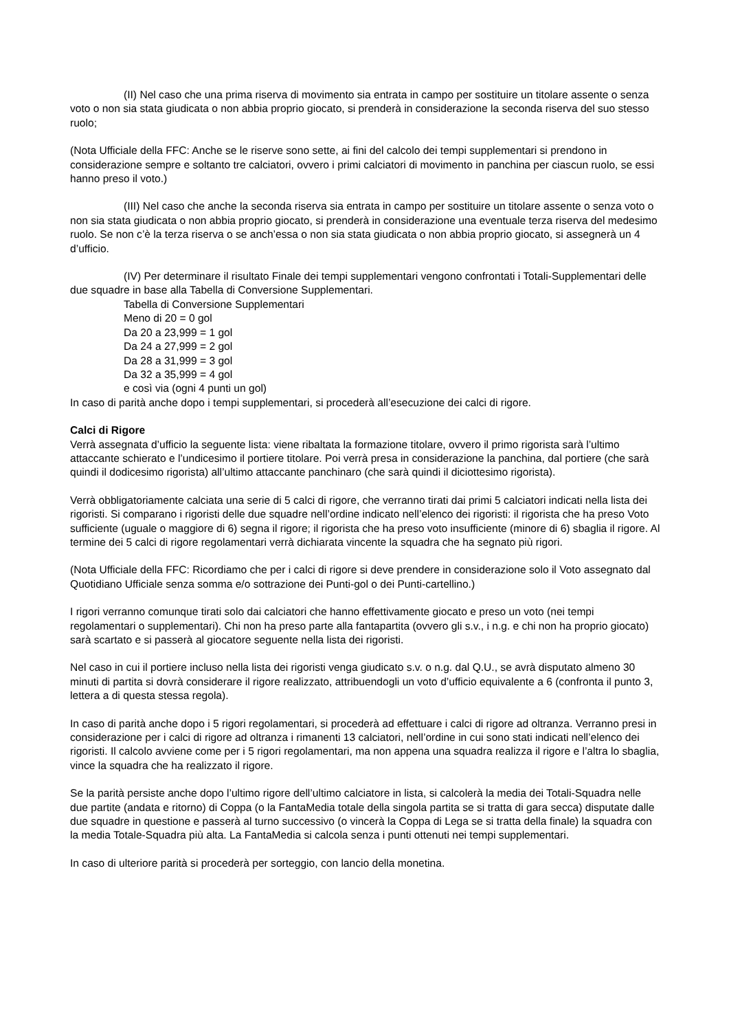(II) Nel caso che una prima riserva di movimento sia entrata in campo per sostituire un titolare assente o senza voto o non sia stata giudicata o non abbia proprio giocato, si prenderà in considerazione la seconda riserva del suo stesso ruolo;
(Nota Ufficiale della FFC: Anche se le riserve sono sette, ai fini del calcolo dei tempi supplementari si prendono in considerazione sempre e soltanto tre calciatori, ovvero i primi calciatori di movimento in panchina per ciascun ruolo, se essi hanno preso il voto.)
(III) Nel caso che anche la seconda riserva sia entrata in campo per sostituire un titolare assente o senza voto o non sia stata giudicata o non abbia proprio giocato, si prenderà in considerazione una eventuale terza riserva del medesimo ruolo. Se non c’è la terza riserva o se anch’essa o non sia stata giudicata o non abbia proprio giocato, si assegnerà un 4 d’ufficio.
(IV) Per determinare il risultato Finale dei tempi supplementari vengono confrontati i Totali-Supplementari delle due squadre in base alla Tabella di Conversione Supplementari.
Tabella di Conversione Supplementari
Meno di 20 = 0 gol
Da 20 a 23,999 = 1 gol
Da 24 a 27,999 = 2 gol
Da 28 a 31,999 = 3 gol
Da 32 a 35,999 = 4 gol
e così via (ogni 4 punti un gol)
In caso di parità anche dopo i tempi supplementari, si procederà all’esecuzione dei calci di rigore.
Calci di Rigore
Verrà assegnata d’ufficio la seguente lista: viene ribaltata la formazione titolare, ovvero il primo rigorista sarà l’ultimo attaccante schierato e l’undicesimo il portiere titolare. Poi verrà presa in considerazione la panchina, dal portiere (che sarà quindi il dodicesimo rigorista) all’ultimo attaccante panchinaro (che sarà quindi il diciottesimo rigorista).
Verrà obbligatoriamente calciata una serie di 5 calci di rigore, che verranno tirati dai primi 5 calciatori indicati nella lista dei rigoristi. Si comparano i rigoristi delle due squadre nell’ordine indicato nell’elenco dei rigoristi: il rigorista che ha preso Voto sufficiente (uguale o maggiore di 6) segna il rigore; il rigorista che ha preso voto insufficiente (minore di 6) sbaglia il rigore. Al termine dei 5 calci di rigore regolamentari verrà dichiarata vincente la squadra che ha segnato più rigori.
(Nota Ufficiale della FFC: Ricordiamo che per i calci di rigore si deve prendere in considerazione solo il Voto assegnato dal Quotidiano Ufficiale senza somma e/o sottrazione dei Punti-gol o dei Punti-cartellino.)
I rigori verranno comunque tirati solo dai calciatori che hanno effettivamente giocato e preso un voto (nei tempi regolamentari o supplementari). Chi non ha preso parte alla fantapartita (ovvero gli s.v., i n.g. e chi non ha proprio giocato) sarà scartato e si passerà al giocatore seguente nella lista dei rigoristi.
Nel caso in cui il portiere incluso nella lista dei rigoristi venga giudicato s.v. o n.g. dal Q.U., se avrà disputato almeno 30 minuti di partita si dovrà considerare il rigore realizzato, attribuendogli un voto d’ufficio equivalente a 6 (confronta il punto 3, lettera a di questa stessa regola).
In caso di parità anche dopo i 5 rigori regolamentari, si procederà ad effettuare i calci di rigore ad oltranza. Verranno presi in considerazione per i calci di rigore ad oltranza i rimanenti 13 calciatori, nell’ordine in cui sono stati indicati nell’elenco dei rigoristi. Il calcolo avviene come per i 5 rigori regolamentari, ma non appena una squadra realizza il rigore e l’altra lo sbaglia, vince la squadra che ha realizzato il rigore.
Se la parità persiste anche dopo l’ultimo rigore dell’ultimo calciatore in lista, si calcolerà la media dei Totali-Squadra nelle due partite (andata e ritorno) di Coppa (o la FantaMedia totale della singola partita se si tratta di gara secca) disputate dalle due squadre in questione e passerà al turno successivo (o vincerà la Coppa di Lega se si tratta della finale) la squadra con la media Totale-Squadra più alta. La FantaMedia si calcola senza i punti ottenuti nei tempi supplementari.
In caso di ulteriore parità si procederà per sorteggio, con lancio della monetina.